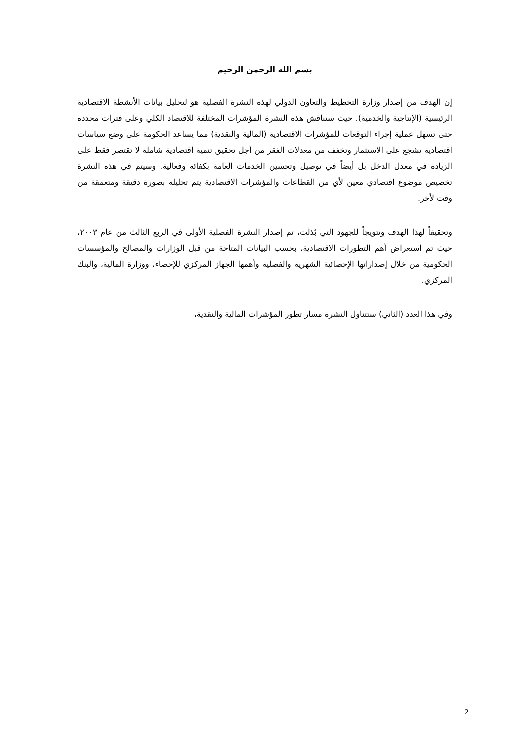بسم الله الرحمن الرحيم
إن الهدف من إصدار وزارة التخطيط والتعاون الدولي لهذه النشرة الفصلية هو لتحليل بيانات الأنشطة الاقتصادية الرئيسية (الإنتاجية والخدمية). حيث ستناقش هذه النشرة المؤشرات المختلفة للاقتصاد الكلي وعلى فترات محدده حتى تسهل عملية إجراء التوقعات للمؤشرات الاقتصادية (المالية والنقدية) مما يساعد الحكومة على وضع سياسات اقتصادية تشجع على الاستثمار وتخفف من معدلات الفقر من أجل تحقيق تنمية اقتصادية شاملة لا تقتصر فقط على الزيادة في معدل الدخل بل أيضاً في توصيل وتحسين الخدمات العامة بكفائه وفعالية. وسيتم في هذه النشرة تخصيص موضوع اقتصادي معين لأي من القطاعات والمؤشرات الاقتصادية يتم تحليله بصورة دقيقة ومتعمقة من وقت لأخر.
وتحقيقاً لهذا الهدف وتتويجاً للجهود التي بُذلت، تم إصدار النشرة الفصلية الأولى في الربع الثالث من عام ٢٠٠٣، حيث تم استعراض أهم التطورات الاقتصادية، بحسب البيانات المتاحة من قبل الوزارات والمصالح والمؤسسات الحكومية من خلال إصداراتها الإحصائية الشهرية والفصلية وأهمها الجهاز المركزي للإحصاء، ووزارة المالية، والبنك المركزي.
وفي هذا العدد (الثاني) ستتناول النشرة مسار تطور المؤشرات المالية والنقدية،
2